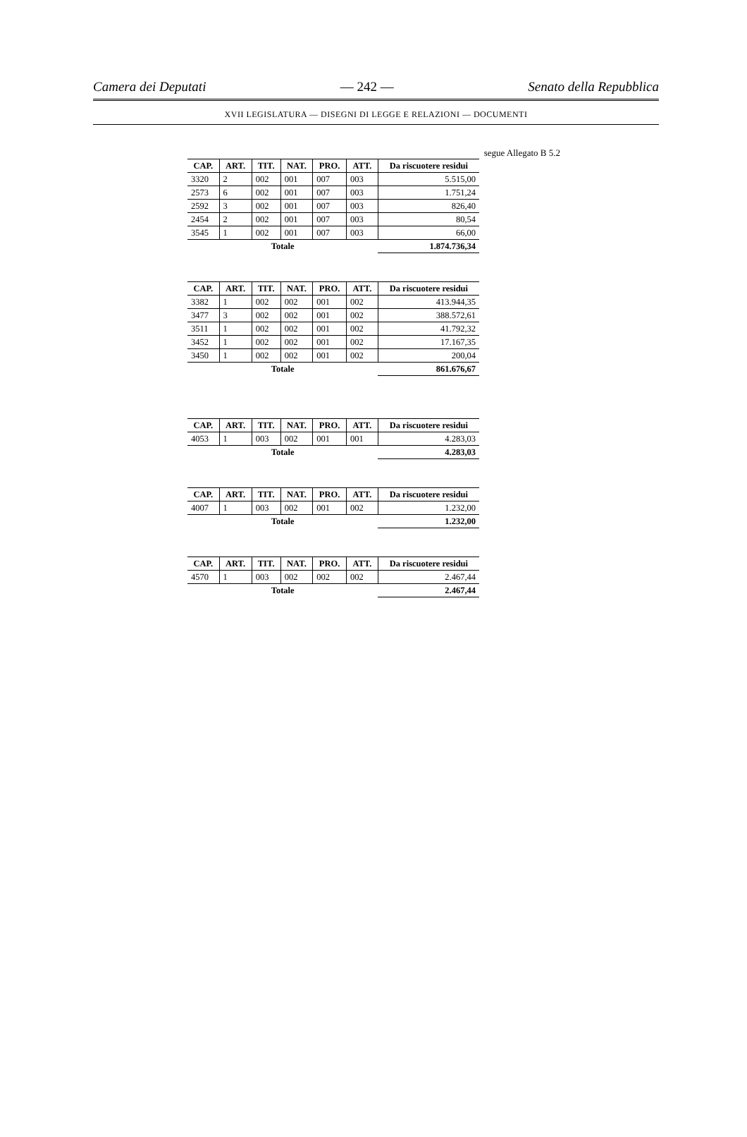Camera dei Deputati — 242 — Senato della Repubblica
XVII LEGISLATURA — DISEGNI DI LEGGE E RELAZIONI — DOCUMENTI
segue Allegato B 5.2
| CAP. | ART. | TIT. | NAT. | PRO. | ATT. | Da riscuotere residui |
| --- | --- | --- | --- | --- | --- | --- |
| 3320 | 2 | 002 | 001 | 007 | 003 | 5.515,00 |
| 2573 | 6 | 002 | 001 | 007 | 003 | 1.751,24 |
| 2592 | 3 | 002 | 001 | 007 | 003 | 826,40 |
| 2454 | 2 | 002 | 001 | 007 | 003 | 80,54 |
| 3545 | 1 | 002 | 001 | 007 | 003 | 66,00 |
| Totale | | | | | | 1.874.736,34 |
| CAP. | ART. | TIT. | NAT. | PRO. | ATT. | Da riscuotere residui |
| --- | --- | --- | --- | --- | --- | --- |
| 3382 | 1 | 002 | 002 | 001 | 002 | 413.944,35 |
| 3477 | 3 | 002 | 002 | 001 | 002 | 388.572,61 |
| 3511 | 1 | 002 | 002 | 001 | 002 | 41.792,32 |
| 3452 | 1 | 002 | 002 | 001 | 002 | 17.167,35 |
| 3450 | 1 | 002 | 002 | 001 | 002 | 200,04 |
| Totale | | | | | | 861.676,67 |
| CAP. | ART. | TIT. | NAT. | PRO. | ATT. | Da riscuotere residui |
| --- | --- | --- | --- | --- | --- | --- |
| 4053 | 1 | 003 | 002 | 001 | 001 | 4.283,03 |
| Totale | | | | | | 4.283,03 |
| CAP. | ART. | TIT. | NAT. | PRO. | ATT. | Da riscuotere residui |
| --- | --- | --- | --- | --- | --- | --- |
| 4007 | 1 | 003 | 002 | 001 | 002 | 1.232,00 |
| Totale | | | | | | 1.232,00 |
| CAP. | ART. | TIT. | NAT. | PRO. | ATT. | Da riscuotere residui |
| --- | --- | --- | --- | --- | --- | --- |
| 4570 | 1 | 003 | 002 | 002 | 002 | 2.467,44 |
| Totale | | | | | | 2.467,44 |